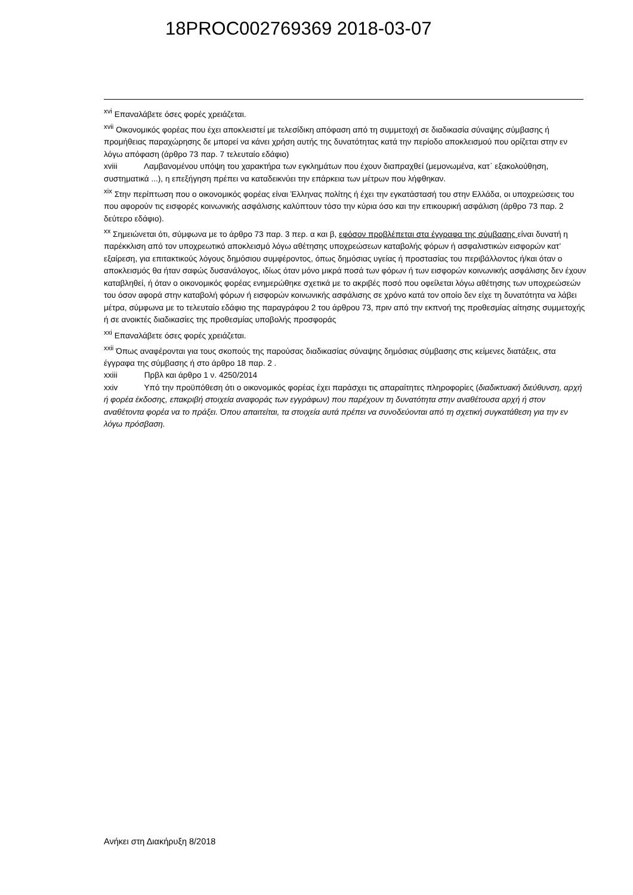18PROC002769369 2018-03-07
<sup>xvi</sup> Επαναλάβετε όσες φορές χρειάζεται.
<sup>xvii</sup> Οικονομικός φορέας που έχει αποκλειστεί με τελεσίδικη απόφαση από τη συμμετοχή σε διαδικασία σύναψης σύμβασης ή προμήθειας παραχώρησης δε μπορεί να κάνει χρήση αυτής της δυνατότητας κατά την περίοδο αποκλεισμού που ορίζεται στην εν λόγω απόφαση (άρθρο 73 παρ. 7 τελευταίο εδάφιο)
xviii Λαμβανομένου υπόψη του χαρακτήρα των εγκλημάτων που έχουν διαπραχθεί (μεμονωμένα, κατ᾽ εξακολούθηση, συστηματικά ...), η επεξήγηση πρέπει να καταδεικνύει την επάρκεια των μέτρων που λήφθηκαν.
<sup>xix</sup> Στην περίπτωση που ο οικονομικός φορέας είναι Έλληνας πολίτης ή έχει την εγκατάστασή του στην Ελλάδα, οι υποχρεώσεις του που αφορούν τις εισφορές κοινωνικής ασφάλισης καλύπτουν τόσο την κύρια όσο και την επικουρική ασφάλιση (άρθρο 73 παρ. 2 δεύτερο εδάφιο).
<sup>xx</sup> Σημειώνεται ότι, σύμφωνα με το άρθρο 73 παρ. 3 περ. α και β, εφόσον προβλέπεται στα έγγραφα της σύμβασης είναι δυνατή η παρέκκλιση από τον υποχρεωτικό αποκλεισμό λόγω αθέτησης υποχρεώσεων καταβολής φόρων ή ασφαλιστικών εισφορών κατ’ εξαίρεση, για επιτακτικούς λόγους δημόσιου συμφέροντος, όπως δημόσιας υγείας ή προστασίας του περιβάλλοντος ή/και όταν ο αποκλεισμός θα ήταν σαφώς δυσανάλογος, ιδίως όταν μόνο μικρά ποσά των φόρων ή των εισφορών κοινωνικής ασφάλισης δεν έχουν καταβληθεί, ή όταν ο οικονομικός φορέας ενημερώθηκε σχετικά με το ακριβές ποσό που οφείλεται λόγω αθέτησης των υποχρεώσεών του όσον αφορά στην καταβολή φόρων ή εισφορών κοινωνικής ασφάλισης σε χρόνο κατά τον οποίο δεν είχε τη δυνατότητα να λάβει μέτρα, σύμφωνα με το τελευταίο εδάφιο της παραγράφου 2 του άρθρου 73, πριν από την εκπνοή της προθεσμίας αίτησης συμμετοχής ή σε ανοικτές διαδικασίες της προθεσμίας υποβολής προσφοράς
<sup>xxi</sup> Επαναλάβετε όσες φορές χρειάζεται.
<sup>xxii</sup> Όπως αναφέρονται για τους σκοπούς της παρούσας διαδικασίας σύναψης δημόσιας σύμβασης στις κείμενες διατάξεις, στα έγγραφα της σύμβασης ή στο άρθρο 18 παρ. 2 .
xxiii Πρβλ και άρθρο 1 ν. 4250/2014
xxiv Υπό την προϋπόθεση ότι ο οικονομικός φορέας έχει παράσχει τις απαραίτητες πληροφορίες (διαδικτυακή διεύθυνση, αρχή ή φορέα έκδοσης, επακριβή στοιχεία αναφοράς των εγγράφων) που παρέχουν τη δυνατότητα στην αναθέτουσα αρχή ή στον αναθέτοντα φορέα να το πράξει. Όπου απαιτείται, τα στοιχεία αυτά πρέπει να συνοδεύονται από τη σχετική συγκατάθεση για την εν λόγω πρόσβαση.
Ανήκει στη Διακήρυξη 8/2018